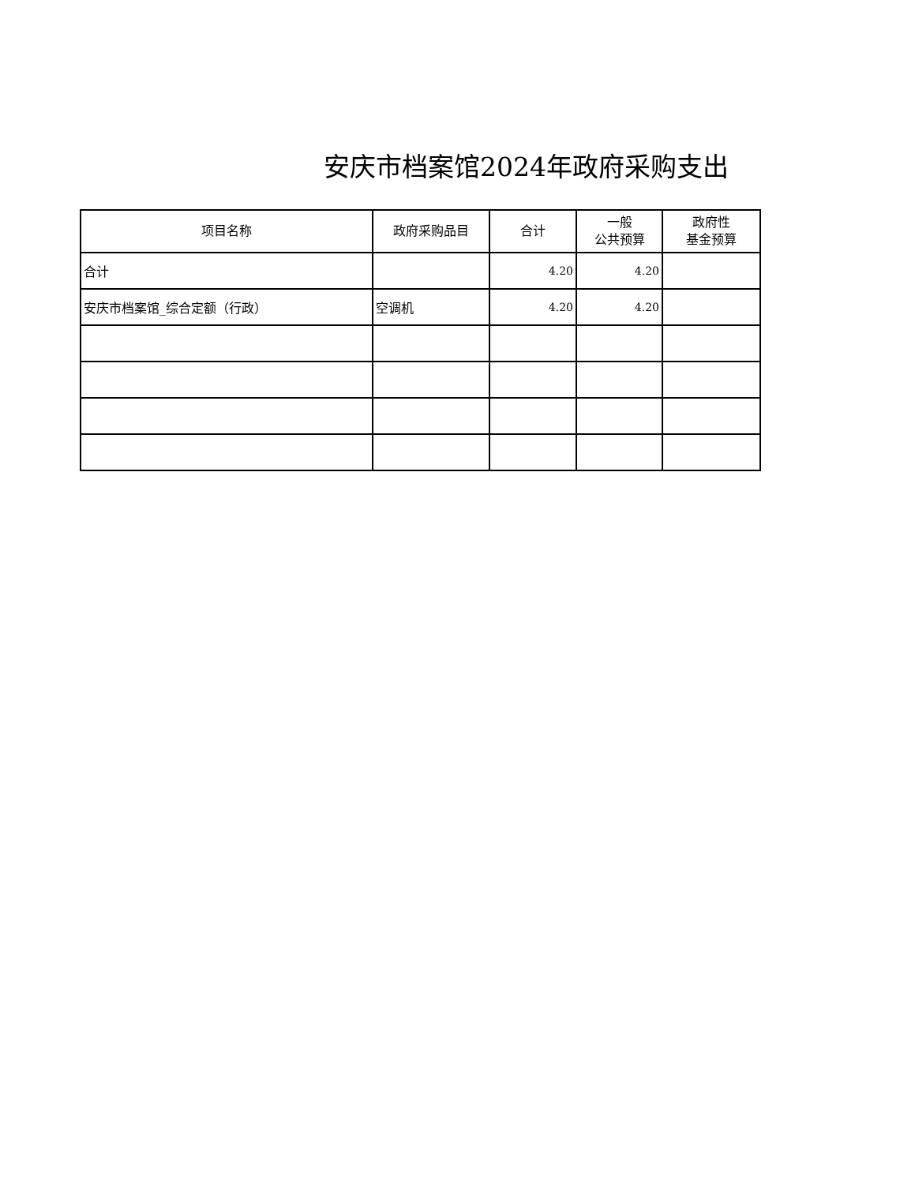安庆市档案馆2024年政府采购支出
| 项目名称 | 政府采购品目 | 合计 | 一般 公共预算 | 政府性 基金预算 |
| --- | --- | --- | --- | --- |
| 合计 | | 4.20 | 4.20 | |
| 安庆市档案馆_综合定额（行政） | 空调机 | 4.20 | 4.20 | |